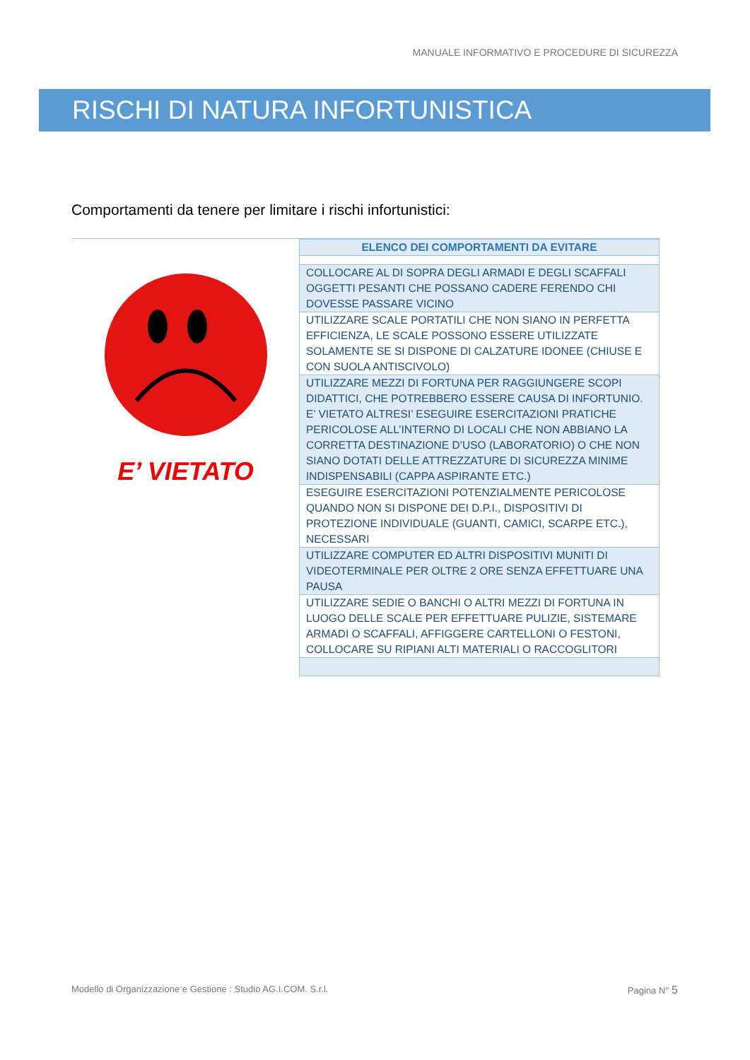MANUALE INFORMATIVO E PROCEDURE DI SICUREZZA
RISCHI DI NATURA INFORTUNISTICA
Comportamenti da tenere per limitare i rischi infortunistici:
E’ VIETATO
| ELENCO DEI COMPORTAMENTI DA EVITARE |
| --- |
| COLLOCARE AL DI SOPRA DEGLI ARMADI E DEGLI SCAFFALI OGGETTI PESANTI CHE POSSANO CADERE FERENDO CHI DOVESSE PASSARE VICINO |
| UTILIZZARE SCALE PORTATILI CHE NON SIANO IN PERFETTA EFFICIENZA, LE SCALE POSSONO ESSERE UTILIZZATE SOLAMENTE SE SI DISPONE DI CALZATURE IDONEE (CHIUSE E CON SUOLA ANTISCIVOLO) |
| UTILIZZARE MEZZI DI FORTUNA PER RAGGIUNGERE SCOPI DIDATTICI, CHE POTREBBERO ESSERE CAUSA DI INFORTUNIO. E’ VIETATO ALTRESI’ ESEGUIRE ESERCITAZIONI PRATICHE PERICOLOSE ALL’INTERNO DI LOCALI CHE NON ABBIANO LA CORRETTA DESTINAZIONE D’USO (LABORATORIO) O CHE NON SIANO DOTATI DELLE ATTREZZATURE DI SICUREZZA MINIME INDISPENSABILI (CAPPA ASPIRANTE ETC.) |
| ESEGUIRE ESERCITAZIONI POTENZIALMENTE PERICOLOSE QUANDO NON SI DISPONE DEI D.P.I., DISPOSITIVI DI PROTEZIONE INDIVIDUALE (GUANTI, CAMICI, SCARPE ETC.), NECESSARI |
| UTILIZZARE COMPUTER ED ALTRI DISPOSITIVI MUNITI DI VIDEOTERMINALE PER OLTRE 2 ORE SENZA EFFETTUARE UNA PAUSA |
| UTILIZZARE SEDIE O BANCHI O ALTRI MEZZI DI FORTUNA IN LUOGO DELLE SCALE PER EFFETTUARE PULIZIE, SISTEMARE ARMADI O SCAFFALI, AFFIGGERE CARTELLONI O FESTONI, COLLOCARE SU RIPIANI ALTI MATERIALI O RACCOGLITORI |
Modello di Organizzazione e Gestione : Studio AG.I.COM. S.r.l. Pagina N° 5